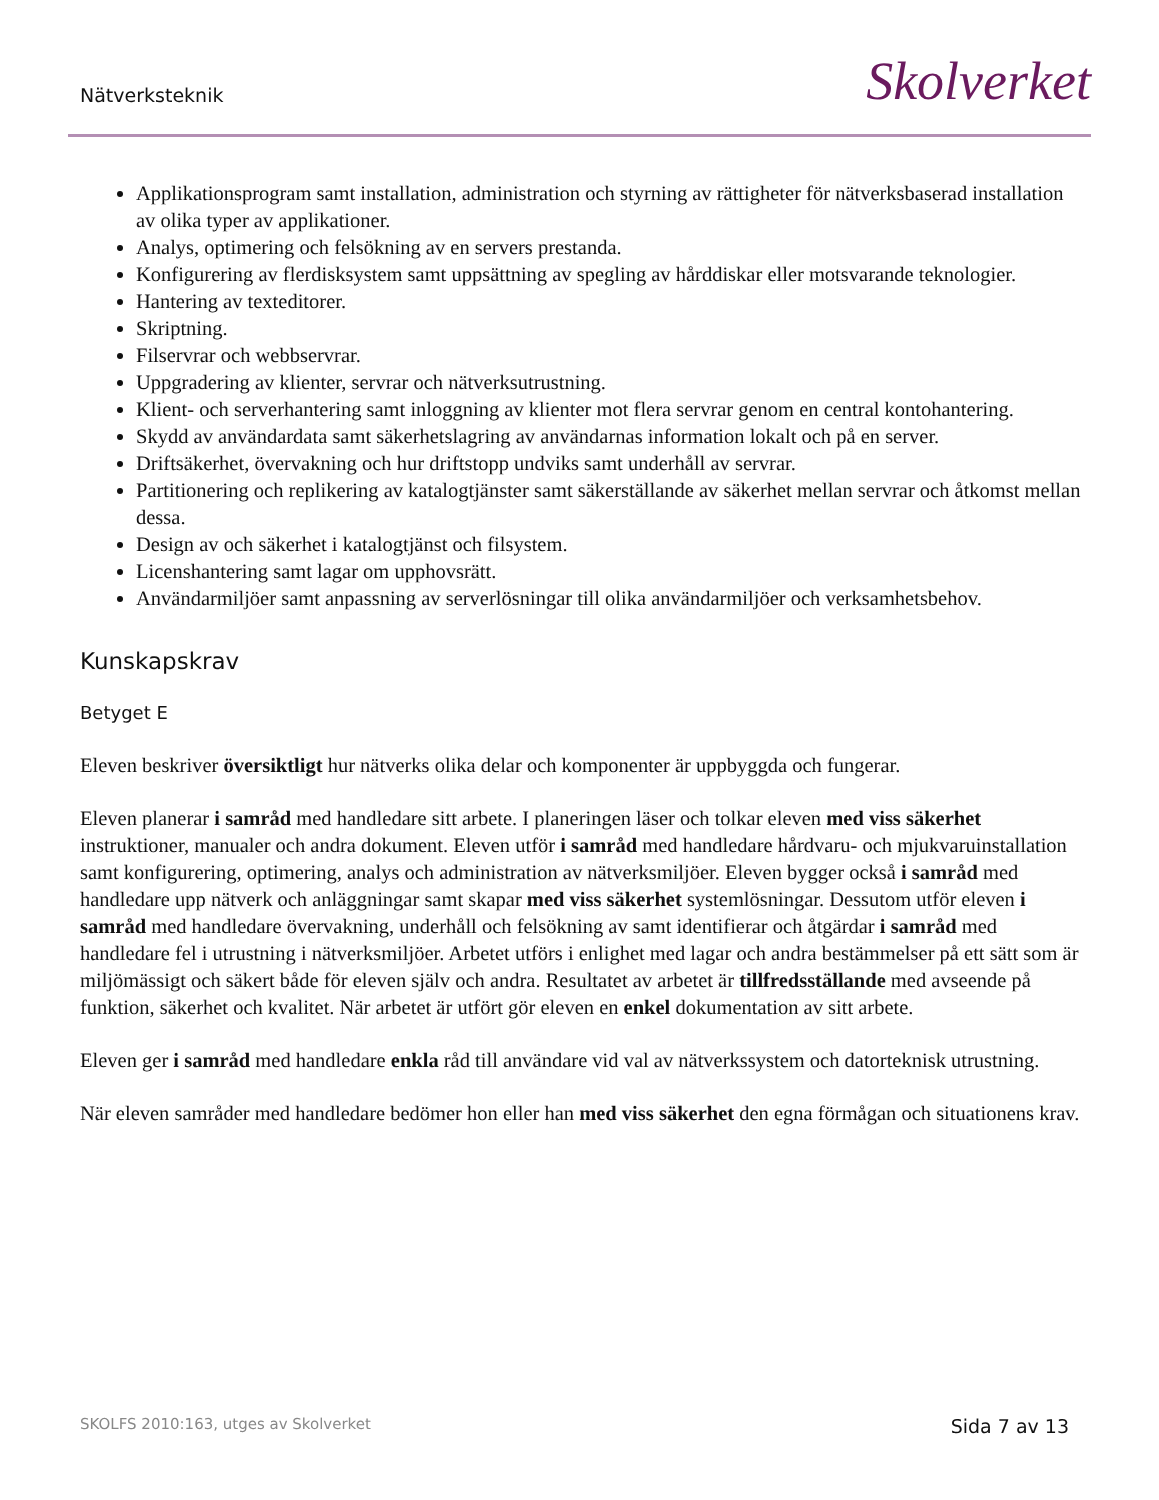Nätverksteknik Skolverket
Applikationsprogram samt installation, administration och styrning av rättigheter för nätverksbaserad installation av olika typer av applikationer.
Analys, optimering och felsökning av en servers prestanda.
Konfigurering av flerdisksystem samt uppsättning av spegling av hårddiskar eller motsvarande teknologier.
Hantering av texteditorer.
Skriptning.
Filservrar och webbservrar.
Uppgradering av klienter, servrar och nätverksutrustning.
Klient- och serverhantering samt inloggning av klienter mot flera servrar genom en central kontohantering.
Skydd av användardata samt säkerhetslagring av användarnas information lokalt och på en server.
Driftsäkerhet, övervakning och hur driftstopp undviks samt underhåll av servrar.
Partitionering och replikering av katalogtjänster samt säkerställande av säkerhet mellan servrar och åtkomst mellan dessa.
Design av och säkerhet i katalogtjänst och filsystem.
Licenshantering samt lagar om upphovsrätt.
Användarmiljöer samt anpassning av serverlösningar till olika användarmiljöer och verksamhetsbehov.
Kunskapskrav
Betyget E
Eleven beskriver översiktligt hur nätverks olika delar och komponenter är uppbyggda och fungerar.
Eleven planerar i samråd med handledare sitt arbete. I planeringen läser och tolkar eleven med viss säkerhet instruktioner, manualer och andra dokument. Eleven utför i samråd med handledare hårdvaru- och mjukvaruinstallation samt konfigurering, optimering, analys och administration av nätverksmiljöer. Eleven bygger också i samråd med handledare upp nätverk och anläggningar samt skapar med viss säkerhet systemlösningar. Dessutom utför eleven i samråd med handledare övervakning, underhåll och felsökning av samt identifierar och åtgärdar i samråd med handledare fel i utrustning i nätverksmiljöer. Arbetet utförs i enlighet med lagar och andra bestämmelser på ett sätt som är miljömässigt och säkert både för eleven själv och andra. Resultatet av arbetet är tillfredsställande med avseende på funktion, säkerhet och kvalitet. När arbetet är utfört gör eleven en enkel dokumentation av sitt arbete.
Eleven ger i samråd med handledare enkla råd till användare vid val av nätverkssystem och datorteknisk utrustning.
När eleven samråder med handledare bedömer hon eller han med viss säkerhet den egna förmågan och situationens krav.
SKOLFS 2010:163, utges av Skolverket Sida 7 av 13